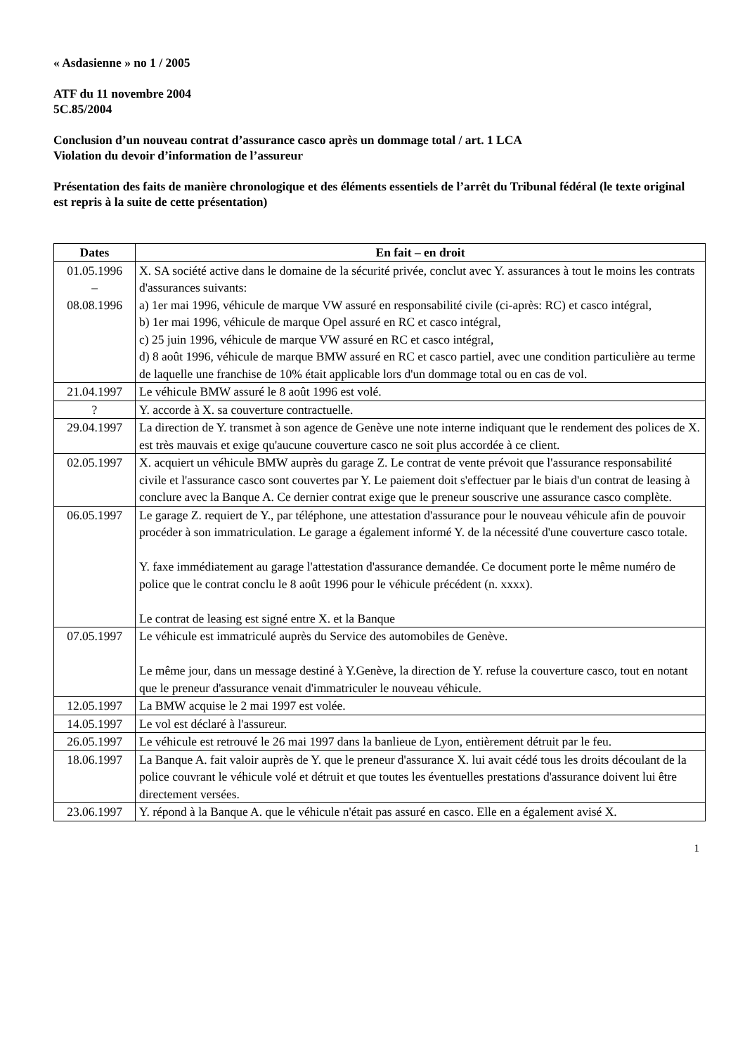« Asdasienne » no 1 / 2005
ATF du 11 novembre 2004
5C.85/2004
Conclusion d’un nouveau contrat d’assurance casco après un dommage total / art. 1 LCA
Violation du devoir d’information de l’assureur
Présentation des faits de manière chronologique et des éléments essentiels de l’arrêt du Tribunal fédéral (le texte original est repris à la suite de cette présentation)
| Dates | En fait – en droit |
| --- | --- |
| 01.05.1996 – 08.08.1996 | X. SA société active dans le domaine de la sécurité privée, conclut avec Y. assurances à tout le moins les contrats d'assurances suivants: a) 1er mai 1996, véhicule de marque VW assuré en responsabilité civile (ci-après: RC) et casco intégral, b) 1er mai 1996, véhicule de marque Opel assuré en RC et casco intégral, c) 25 juin 1996, véhicule de marque VW assuré en RC et casco intégral, d) 8 août 1996, véhicule de marque BMW assuré en RC et casco partiel, avec une condition particulière au terme de laquelle une franchise de 10% était applicable lors d'un dommage total ou en cas de vol. |
| 21.04.1997 | Le véhicule BMW assuré le 8 août 1996 est volé. |
| ? | Y. accorde à X. sa couverture contractuelle. |
| 29.04.1997 | La direction de Y. transmet à son agence de Genève une note interne indiquant que le rendement des polices de X. est très mauvais et exige qu'aucune couverture casco ne soit plus accordée à ce client. |
| 02.05.1997 | X. acquiert un véhicule BMW auprès du garage Z. Le contrat de vente prévoit que l'assurance responsabilité civile et l'assurance casco sont couvertes par Y. Le paiement doit s'effectuer par le biais d'un contrat de leasing à conclure avec la Banque A. Ce dernier contrat exige que le preneur souscrive une assurance casco complète. |
| 06.05.1997 | Le garage Z. requiert de Y., par téléphone, une attestation d'assurance pour le nouveau véhicule afin de pouvoir procéder à son immatriculation. Le garage a également informé Y. de la nécessité d'une couverture casco totale. Y. faxe immédiatement au garage l'attestation d'assurance demandée. Ce document porte le même numéro de police que le contrat conclu le 8 août 1996 pour le véhicule précédent (n. xxxx). Le contrat de leasing est signé entre X. et la Banque |
| 07.05.1997 | Le véhicule est immatriculé auprès du Service des automobiles de Genève. Le même jour, dans un message destiné à Y.Genève, la direction de Y. refuse la couverture casco, tout en notant que le preneur d'assurance venait d'immatriculer le nouveau véhicule. |
| 12.05.1997 | La BMW acquise le 2 mai 1997 est volée. |
| 14.05.1997 | Le vol est déclaré à l'assureur. |
| 26.05.1997 | Le véhicule est retrouvé le 26 mai 1997 dans la banlieue de Lyon, entièrement détruit par le feu. |
| 18.06.1997 | La Banque A. fait valoir auprès de Y. que le preneur d'assurance X. lui avait cédé tous les droits découlant de la police couvrant le véhicule volé et détruit et que toutes les éventuelles prestations d'assurance doivent lui être directement versées. |
| 23.06.1997 | Y. répond à la Banque A. que le véhicule n'était pas assuré en casco. Elle en a également avisé X. |
1